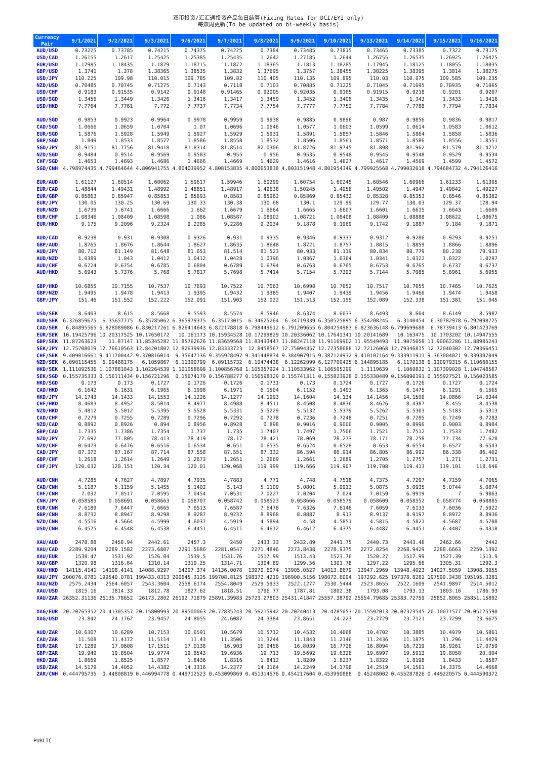双币投资/汇汇通投资产品每日结算(Fixing Rates for DCI/EYI only)
每双周更新(To be updated on bi-weekly basis)
| Currency Pair | 9/1/2021 | 9/2/2021 | 9/3/2021 | 9/6/2021 | 9/7/2021 | 9/8/2021 | 9/9/2021 | 9/10/2021 | 9/13/2021 | 9/14/2021 | 9/15/2021 | 9/16/2021 |
| --- | --- | --- | --- | --- | --- | --- | --- | --- | --- | --- | --- | --- |
| AUD/USD | 0.73225 | 0.73785 | 0.74215 | 0.74375 | 0.74225 | 0.7384 | 0.73485 | 0.73815 | 0.73465 | 0.73385 | 0.7322 | 0.73175 |
| USD/CAD | 1.26155 | 1.2617 | 1.25425 | 1.25385 | 1.25435 | 1.2642 | 1.27185 | 1.2644 | 1.26755 | 1.26535 | 1.26925 | 1.26425 |
| EUR/USD | 1.17985 | 1.18435 | 1.1879 | 1.18715 | 1.1872 | 1.18365 | 1.1813 | 1.18285 | 1.17945 | 1.18125 | 1.18055 | 1.18035 |
| GBP/USD | 1.3741 | 1.378 | 1.38365 | 1.38535 | 1.3832 | 1.37695 | 1.3757 | 1.38455 | 1.38225 | 1.38395 | 1.3814 | 1.38275 |
| USD/JPY | 110.225 | 109.98 | 110.015 | 109.785 | 109.82 | 110.405 | 110.135 | 109.895 | 110.03 | 110.075 | 109.585 | 109.235 |
| NZD/USD | 0.70485 | 0.70745 | 0.71275 | 0.7143 | 0.7118 | 0.7103 | 0.70885 | 0.71225 | 0.71045 | 0.71095 | 0.70935 | 0.71065 |
| USD/CHF | 0.9183 | 0.91535 | 0.9142 | 0.9148 | 0.91465 | 0.92005 | 0.92035 | 0.9165 | 0.91915 | 0.9218 | 0.9201 | 0.9207 |
| USD/SGD | 1.3456 | 1.3449 | 1.3426 | 1.3416 | 1.3417 | 1.3459 | 1.3452 | 1.3406 | 1.3435 | 1.343 | 1.3433 | 1.3416 |
| USD/HKD | 7.7764 | 7.7761 | 7.772 | 7.7737 | 7.7734 | 7.7754 | 7.7777 | 7.7752 | 7.7784 | 7.7788 | 7.7794 | 7.7834 |
| AUD/SGD | 0.9853 | 0.9923 | 0.9964 | 0.9978 | 0.9959 | 0.9938 | 0.9885 | 0.9896 | 0.987 | 0.9856 | 0.9836 | 0.9817 |
| CAD/SGD | 1.0666 | 1.0659 | 1.0704 | 1.07 | 1.0696 | 1.0646 | 1.0577 | 1.0603 | 1.0599 | 1.0614 | 1.0583 | 1.0612 |
| EUR/SGD | 1.5876 | 1.5928 | 1.5949 | 1.5927 | 1.5929 | 1.5931 | 1.5891 | 1.5857 | 1.5846 | 1.5864 | 1.5858 | 1.5836 |
| GBP/SGD | 1.849 | 1.8533 | 1.8577 | 1.8586 | 1.8558 | 1.8532 | 1.8506 | 1.8561 | 1.8571 | 1.8586 | 1.8556 | 1.8551 |
| SGD/JPY | 81.9151 | 81.7756 | 81.9418 | 81.8314 | 81.8514 | 82.0306 | 81.8726 | 81.9745 | 81.898 | 81.962 | 81.579 | 81.4212 |
| NZD/SGD | 0.9484 | 0.9514 | 0.9569 | 0.9583 | 0.955 | 0.956 | 0.9535 | 0.9548 | 0.9545 | 0.9548 | 0.9529 | 0.9534 |
| CHF/SGD | 1.4653 | 1.4693 | 1.4686 | 1.4666 | 1.4669 | 1.4629 | 1.4616 | 1.4627 | 1.4617 | 1.4569 | 1.4599 | 1.4572 |
| SGD/CNH | 4.798974435 | 4.799464644 | 4.806941755 | 4.804039952 | 4.808153835 | 4.800653838 | 4.803151948 | 4.801954349 | 4.799925568 | 4.799032018 | 4.794684732 | 4.794126416 |
| EUR/AUD | 1.61127 | 1.60514 | 1.60062 | 1.59617 | 1.59946 | 1.60299 | 1.60754 | 1.60245 | 1.60546 | 1.60966 | 1.61233 | 1.61305 |
| EUR/CAD | 1.48844 | 1.49431 | 1.48992 | 1.48851 | 1.48917 | 1.49638 | 1.50245 | 1.4956 | 1.49502 | 1.4947 | 1.49842 | 1.49227 |
| EUR/GBP | 0.85863 | 0.85947 | 0.85853 | 0.85693 | 0.8583 | 0.85962 | 0.85869 | 0.85432 | 0.85328 | 0.85353 | 0.8546 | 0.85362 |
| EUR/JPY | 130.05 | 130.25 | 130.69 | 130.33 | 130.38 | 130.68 | 130.1 | 129.99 | 129.77 | 130.03 | 129.37 | 128.94 |
| EUR/NZD | 1.6739 | 1.6741 | 1.6666 | 1.662 | 1.6679 | 1.6664 | 1.6665 | 1.6607 | 1.6601 | 1.6615 | 1.6643 | 1.6609 |
| EUR/CHF | 1.08346 | 1.08409 | 1.08598 | 1.086 | 1.08587 | 1.08902 | 1.08721 | 1.08408 | 1.08409 | 1.08888 | 1.08622 | 1.08675 |
| EUR/HKD | 9.175 | 9.2096 | 9.2324 | 9.2285 | 9.2286 | 9.2034 | 9.1878 | 9.1969 | 9.1742 | 9.1887 | 9.184 | 9.1871 |
| AUD/CAD | 0.9238 | 0.931 | 0.9308 | 0.9326 | 0.931 | 0.9335 | 0.9346 | 0.9333 | 0.9312 | 0.9286 | 0.9293 | 0.9251 |
| GBP/AUD | 1.8765 | 1.8676 | 1.8644 | 1.8627 | 1.8635 | 1.8648 | 1.8721 | 1.8757 | 1.8815 | 1.8859 | 1.8866 | 1.8896 |
| AUD/JPY | 80.712 | 81.149 | 81.648 | 81.653 | 81.514 | 81.523 | 80.933 | 81.119 | 80.834 | 80.779 | 80.238 | 79.933 |
| AUD/NZD | 1.0389 | 1.043 | 1.0412 | 1.0412 | 1.0428 | 1.0396 | 1.0367 | 1.0364 | 1.0341 | 1.0322 | 1.0322 | 1.0297 |
| AUD/CHF | 0.6724 | 0.6754 | 0.6785 | 0.6804 | 0.6789 | 0.6794 | 0.6763 | 0.6765 | 0.6753 | 0.6765 | 0.6737 | 0.6737 |
| AUD/HKD | 5.6943 | 5.7376 | 5.768 | 5.7817 | 5.7698 | 5.7414 | 5.7154 | 5.7393 | 5.7144 | 5.7085 | 5.6961 | 5.6955 |
| GBP/HKD | 10.6855 | 10.7155 | 10.7537 | 10.7693 | 10.7522 | 10.7063 | 10.6998 | 10.7652 | 10.7517 | 10.7655 | 10.7465 | 10.7625 |
| GBP/NZD | 1.9495 | 1.9478 | 1.9413 | 1.9395 | 1.9432 | 1.9385 | 1.9407 | 1.9439 | 1.9456 | 1.9466 | 1.9474 | 1.9458 |
| GBP/JPY | 151.46 | 151.552 | 152.222 | 152.091 | 151.903 | 152.022 | 151.513 | 152.155 | 152.089 | 152.338 | 151.381 | 151.045 |
| USD/SEK | 8.6403 | 8.615 | 8.5668 | 8.5593 | 8.5574 | 8.5946 | 8.6374 | 8.6033 | 8.6493 | 8.604 | 8.6149 | 8.5987 |
| AUD/SEK | 6.326859675 | 6.35657775 | 6.35785062 | 6.365979375 | 6.35173015 | 6.34625264 | 6.34719339 | 6.350525895 | 6.354208245 | 6.3140454 | 6.30782978 | 6.292098725 |
| CAD/SEK | 6.84895565 | 6.828089086 | 6.830217261 | 6.826414643 | 6.822178818 | 6.798449612 | 6.791209655 | 6.804254983 | 6.823636148 | 6.799699688 | 6.78739413 | 6.801423769 |
| EUR/SEK | 10.19425796 | 10.20317525 | 10.17650172 | 10.161173 | 10.15934528 | 10.17299829 | 10.20336062 | 10.17641341 | 10.20141689 | 10.163475 | 10.1703202 | 10.14947555 |
| GBP/SEK | 11.87263623 | 11.87147 | 11.85345282 | 11.85762626 | 11.83659568 | 11.83433447 | 11.88247118 | 11.91169902 | 11.95549493 | 11.9075058 | 11.90062286 | 11.88985243 |
| SEK/JPY | 12.75708019 | 12.76610563 | 12.84201802 | 12.82639936 | 12.83333723 | 12.8458567 | 12.75094357 | 12.77358688 | 12.72126068 | 12.79346815 | 12.72040302 | 12.70366451 |
| CHF/SEK | 9.409016661 | 9.411700442 | 9.370816014 | 9.35647136 | 9.355928497 | 9.341448834 | 9.384907915 | 9.387124932 | 9.410107164 | 9.333911911 | 9.363004021 | 9.339307049 |
| NZD/SEK | 6.090115455 | 6.09468175 | 6.1059867 | 6.11390799 | 6.09115732 | 6.10474438 | 6.12262099 | 6.127700425 | 6.144895185 | 6.1170138 | 6.110979315 | 6.110666155 |
| HKD/SEK | 1.111092536 | 1.107881843 | 1.102264539 | 1.101058698 | 1.100856768 | 1.105357924 | 1.110533962 | 1.106505299 | 1.1119639 | 1.1060832 | 1.107399028 | 1.104748567 |
| SEK/SGD | 0.155735333 | 0.156111434 | 0.156721296 | 0.15674179 | 0.156788277 | 0.156598329 | 0.155741311 | 0.155823928 | 0.155330489 | 0.156090191 | 0.155927521 | 0.156023585 |
| HKD/SGD | 0.173 | 0.173 | 0.1727 | 0.1726 | 0.1726 | 0.1731 | 0.173 | 0.1724 | 0.1727 | 0.1726 | 0.1727 | 0.1724 |
| CAD/HKD | 6.1642 | 6.1631 | 6.1965 | 6.1998 | 6.1971 | 6.1504 | 6.1152 | 6.1493 | 6.1365 | 6.1475 | 6.1291 | 6.1565 |
| HKD/JPY | 14.1743 | 14.1433 | 14.1553 | 14.1226 | 14.1277 | 14.1993 | 14.1604 | 14.134 | 14.1456 | 14.1506 | 14.0866 | 14.0344 |
| CHF/HKD | 8.4683 | 8.4952 | 8.5014 | 8.4977 | 8.4988 | 8.4511 | 8.4508 | 8.4836 | 8.4626 | 8.4387 | 8.455 | 8.4538 |
| NZD/HKD | 5.4812 | 5.5012 | 5.5395 | 5.5528 | 5.5331 | 5.5229 | 5.5132 | 5.5379 | 5.5262 | 5.5303 | 5.5183 | 5.5313 |
| CAD/CHF | 0.7279 | 0.7255 | 0.7289 | 0.7296 | 0.7292 | 0.7278 | 0.7236 | 0.7248 | 0.7251 | 0.7285 | 0.7249 | 0.7283 |
| NZD/CAD | 0.8892 | 0.8926 | 0.894 | 0.8956 | 0.8928 | 0.898 | 0.9016 | 0.9006 | 0.9005 | 0.8996 | 0.9003 | 0.8984 |
| GBP/CAD | 1.7335 | 1.7386 | 1.7354 | 1.737 | 1.735 | 1.7407 | 1.7497 | 1.7506 | 1.7521 | 1.7512 | 1.7533 | 1.7482 |
| NZD/JPY | 77.692 | 77.805 | 78.413 | 78.419 | 78.17 | 78.421 | 78.069 | 78.273 | 78.171 | 78.258 | 77.734 | 77.628 |
| NZD/CHF | 0.6473 | 0.6476 | 0.6516 | 0.6534 | 0.651 | 0.6535 | 0.6524 | 0.6528 | 0.653 | 0.6554 | 0.6527 | 0.6543 |
| CAD/JPY | 87.372 | 87.167 | 87.714 | 87.558 | 87.551 | 87.332 | 86.594 | 86.914 | 86.805 | 86.992 | 86.338 | 86.402 |
| GBP/CHF | 1.2618 | 1.2614 | 1.2649 | 1.2673 | 1.2651 | 1.2669 | 1.2661 | 1.2689 | 1.2705 | 1.2757 | 1.271 | 1.2731 |
| CHF/JPY | 120.032 | 120.151 | 120.34 | 120.01 | 120.068 | 119.999 | 119.666 | 119.907 | 119.708 | 119.413 | 119.101 | 118.646 |
| AUD/CNH | 4.7285 | 4.7627 | 4.7897 | 4.7935 | 4.7883 | 4.771 | 4.748 | 4.7518 | 4.7375 | 4.7297 | 4.7159 | 4.7065 |
| CAD/CNH | 5.1187 | 5.1159 | 5.1455 | 5.1402 | 5.143 | 5.1109 | 5.0801 | 5.0913 | 5.0875 | 5.0935 | 5.0744 | 5.0874 |
| CHF/CNH | 7.032 | 7.0517 | 7.0595 | 7.0454 | 7.0531 | 7.0227 | 7.0204 | 7.024 | 7.0159 | 6.9919 | 7 | 6.9863 |
| CNH/JPY | 0.058585 | 0.058691 | 0.058663 | 0.058707 | 0.058742 | 0.058523 | 0.058666 | 0.058579 | 0.058609 | 0.058552 | 0.058774 | 0.058885 |
| EUR/CNH | 7.6189 | 7.6447 | 7.6665 | 7.6513 | 7.6587 | 7.6478 | 7.6326 | 7.6146 | 7.6059 | 7.6133 | 7.6036 | 7.5922 |
| GBP/CNH | 8.8732 | 8.8947 | 8.9298 | 8.9287 | 8.9232 | 8.8968 | 8.8887 | 8.913 | 8.9137 | 8.9197 | 8.8972 | 8.8936 |
| NZD/CNH | 4.5516 | 4.5664 | 4.5999 | 4.6037 | 4.5919 | 4.5894 | 4.58 | 4.5851 | 4.5815 | 4.5821 | 4.5687 | 4.5708 |
| USD/CNH | 6.4575 | 6.4548 | 6.4538 | 6.4451 | 6.4511 | 6.4612 | 6.4612 | 6.4375 | 6.4487 | 6.4451 | 6.4407 | 6.4318 |
| XAU/AUD | 2478.88 | 2458.94 | 2442.61 | 2457.3 | 2450 | 2433.33 | 2432.89 | 2441.75 | 2440.73 | 2443.46 | 2462.66 | 2442 |
| XAU/CAD | 2289.9204 | 2289.1582 | 2273.6807 | 2291.5686 | 2281.0547 | 2271.4846 | 2273.8438 | 2278.9375 | 2272.8254 | 2268.9429 | 2288.6663 | 2259.1392 |
| XAU/EUR | 1538.47 | 1531.92 | 1526.04 | 1539.5 | 1531.76 | 1517.99 | 1513.43 | 1523.76 | 1520.27 | 1517.99 | 1527.39 | 1513.9 |
| XAU/GBP | 1320.98 | 1316.64 | 1310.14 | 1319.25 | 1314.71 | 1304.89 | 1299.56 | 1301.78 | 1297.22 | 1295.66 | 1305.31 | 1292.3 |
| XAU/HKD | 14115.4141 | 14108.4141 | 14088.9297 | 14207.374 | 14136.0078 | 13970.6074 | 13905.0527 | 14013.8679 | 13947.2969 | 13948.4023 | 14027.5059 | 13908.3955 |
| XAU/JPY | 200076.0781 | 199540.0781 | 199433.0313 | 200645.3125 | 199708.8125 | 198372.4219 | 196900.5156 | 198072.6094 | 197292.625 | 197378.8281 | 197599.3438 | 195195.3281 |
| XAU/NZD | 2575.2434 | 2564.6057 | 2543.3604 | 2558.6174 | 2554.8049 | 2529.5933 | 2522.1277 | 2530.5444 | 2523.8655 | 2522.1609 | 2541.9897 | 2514.5012 |
| XAU/USD | 1815.16 | 1814.33 | 1812.78 | 1827.62 | 1818.51 | 1796.77 | 1787.81 | 1802.38 | 1793.08 | 1793.13 | 1803.16 | 1786.93 |
| XAU/ZAR | 26352.31136 | 26135.78652 | 26173.2802 | 26192.71879 | 25891.39983 | 25723.27803 | 25431.41847 | 25557.38792 | 25554.79685 | 25383.72759 | 25852.8065 | 25851.15892 |
| XAG/EUR | 20.20765352 | 20.41305357 | 20.15800993 | 20.89500063 | 20.72835243 | 20.56215942 | 20.20240413 | 20.4785053 | 20.15592013 | 20.07373545 | 20.10071577 | 20.05125598 |
| XAG/USD | 23.842 | 24.1762 | 23.9457 | 24.8055 | 24.6087 | 24.3384 | 23.8651 | 24.223 | 23.7729 | 23.7121 | 23.7299 | 23.6675 |
| AUD/ZAR | 10.6307 | 10.6289 | 10.7153 | 10.6591 | 10.5679 | 10.5712 | 10.4532 | 10.4668 | 10.4702 | 10.3885 | 10.4979 | 10.5861 |
| CAD/ZAR | 11.508 | 11.4172 | 11.5114 | 11.43 | 11.3506 | 11.3244 | 11.1843 | 11.2146 | 11.2436 | 11.1875 | 11.296 | 11.4429 |
| EUR/ZAR | 17.1289 | 17.0608 | 17.1511 | 17.0138 | 16.903 | 16.9456 | 16.8039 | 16.7726 | 16.8094 | 16.7219 | 16.9261 | 17.0759 |
| GBP/ZAR | 19.949 | 19.8504 | 19.9774 | 19.8543 | 19.6936 | 19.713 | 19.5692 | 19.6326 | 19.6997 | 19.5913 | 19.8058 | 20.004 |
| HKD/ZAR | 1.8669 | 1.8525 | 1.8577 | 1.8436 | 1.8316 | 1.8412 | 1.8289 | 1.8237 | 1.8322 | 1.8198 | 1.8433 | 1.8587 |
| USD/ZAR | 14.5179 | 14.4052 | 14.4382 | 14.3316 | 14.2377 | 14.3164 | 14.2249 | 14.1798 | 14.2519 | 14.1561 | 14.3375 | 14.4668 |
| ZAR/CNH | 0.444795735 | 0.44808819 | 0.446994778 | 0.449712523 | 0.453099869 | 0.451314576 | 0.454217604 | 0.453990888 | 0.45248002 | 0.455287826 | 0.449220575 | 0.444590372 |
PUBLIC